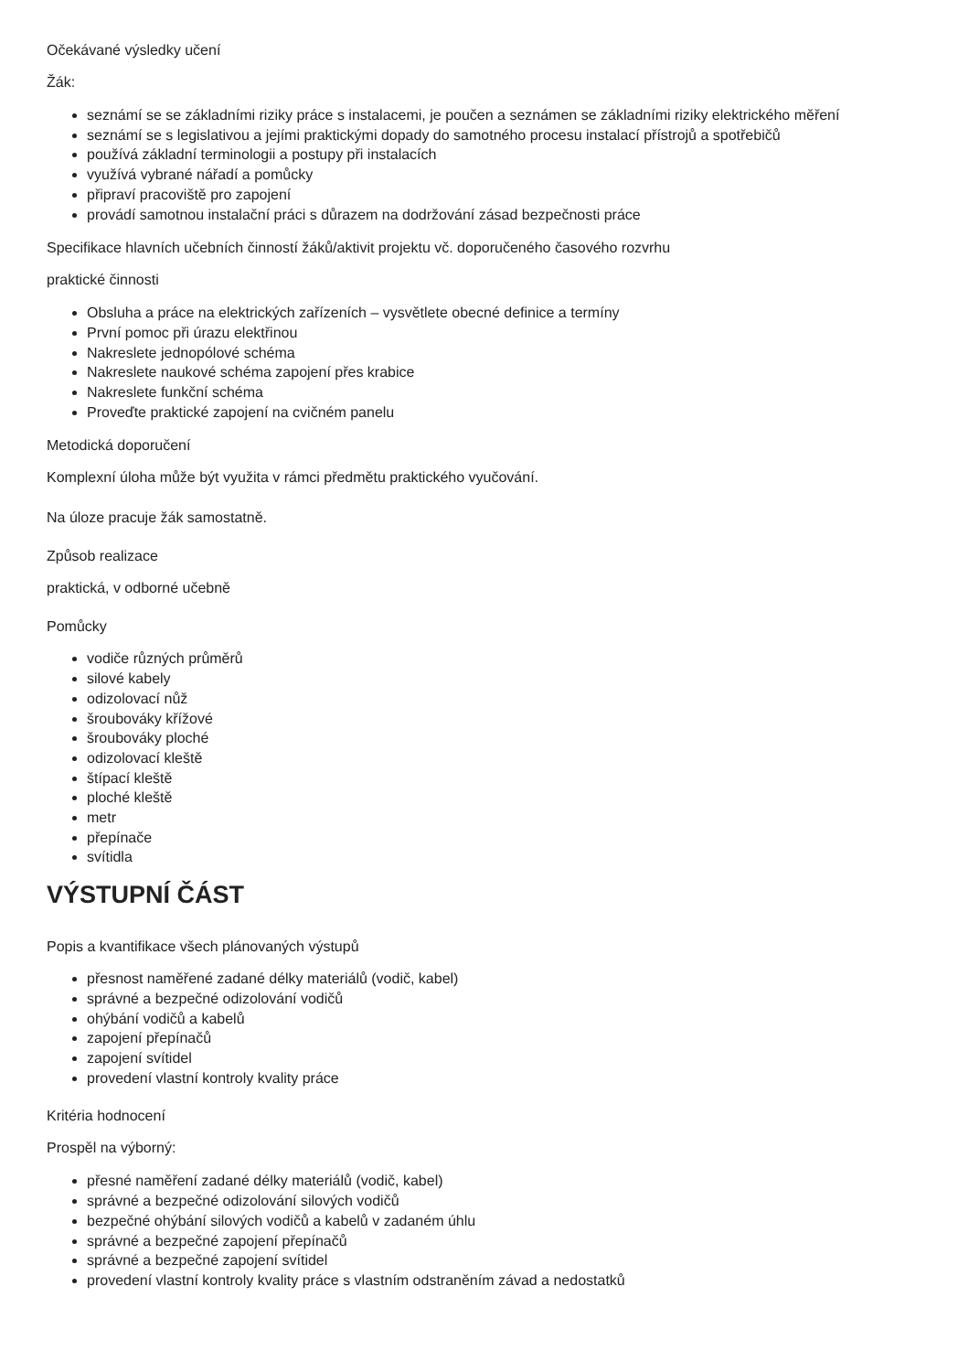Očekávané výsledky učení
Žák:
seznámí se se základními riziky práce s instalacemi, je poučen a seznámen se základními riziky elektrického měření
seznámí se s legislativou a jejími praktickými dopady do samotného procesu instalací přístrojů a spotřebičů
používá základní terminologii a postupy při instalacích
využívá vybrané nářadí a pomůcky
připraví pracoviště pro zapojení
provádí samotnou instalační práci s důrazem na dodržování zásad bezpečnosti práce
Specifikace hlavních učebních činností žáků/aktivit projektu vč. doporučeného časového rozvrhu
praktické činnosti
Obsluha a práce na elektrických zařízeních – vysvětlete obecné definice a termíny
První pomoc při úrazu elektřinou
Nakreslete jednopólové schéma
Nakreslete naukové schéma zapojení přes krabice
Nakreslete funkční schéma
Proveďte praktické zapojení na cvičném panelu
Metodická doporučení
Komplexní úloha může být využita v rámci předmětu praktického vyučování.
Na úloze pracuje žák samostatně.
Způsob realizace
praktická, v odborné učebně
Pomůcky
vodiče různých průměrů
silové kabely
odizolovací nůž
šroubováky křížové
šroubováky ploché
odizolovací kleště
štípací kleště
ploché kleště
metr
přepínače
svítidla
VÝSTUPNÍ ČÁST
Popis a kvantifikace všech plánovaných výstupů
přesnost naměřené zadané délky materiálů (vodič, kabel)
správné a bezpečné odizolování vodičů
ohýbání vodičů a kabelů
zapojení přepínačů
zapojení svítidel
provedení vlastní kontroly kvality práce
Kritéria hodnocení
Prospěl na výborný:
přesné naměření zadané délky materiálů (vodič, kabel)
správné a bezpečné odizolování silových vodičů
bezpečné ohýbání silových vodičů a kabelů v zadaném úhlu
správné a bezpečné zapojení přepínačů
správné a bezpečné zapojení svítidel
provedení vlastní kontroly kvality práce s vlastním odstraněním závad a nedostatků